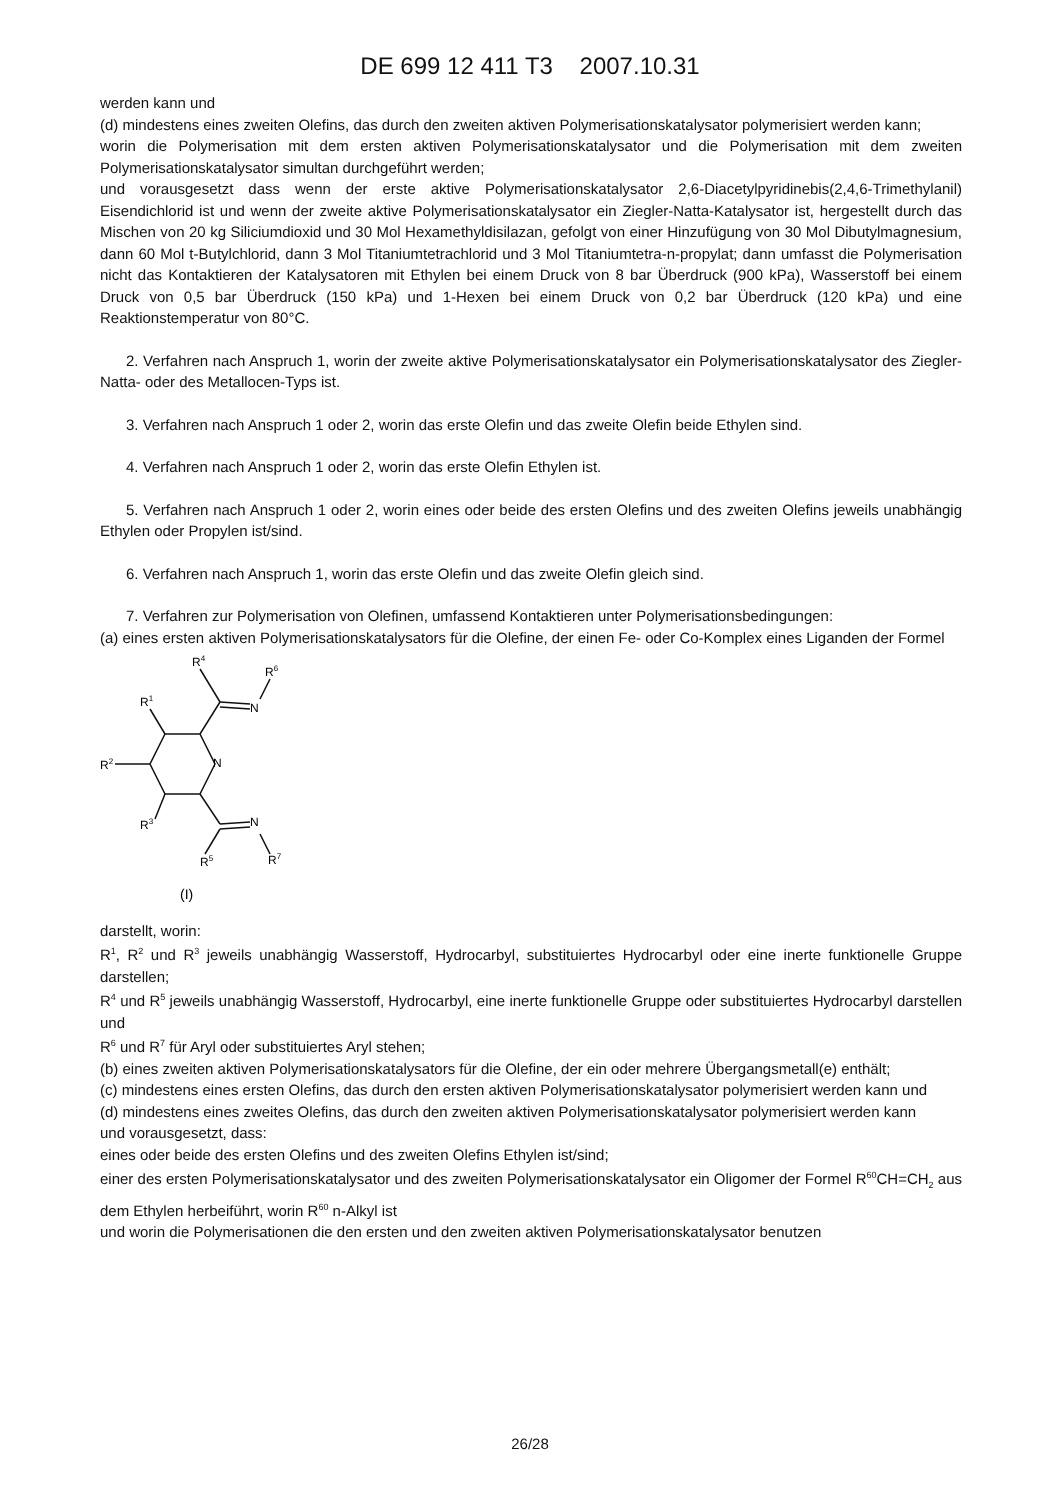DE 699 12 411 T3 2007.10.31
werden kann und
(d) mindestens eines zweiten Olefins, das durch den zweiten aktiven Polymerisationskatalysator polymerisiert werden kann;
worin die Polymerisation mit dem ersten aktiven Polymerisationskatalysator und die Polymerisation mit dem zweiten Polymerisationskatalysator simultan durchgeführt werden;
und vorausgesetzt dass wenn der erste aktive Polymerisationskatalysator 2,6-Diacetylpyridinebis(2,4,6-Trimethylanil) Eisendichlorid ist und wenn der zweite aktive Polymerisationskatalysator ein Ziegler-Natta-Katalysator ist, hergestellt durch das Mischen von 20 kg Siliciumdioxid und 30 Mol Hexamethyldisilazan, gefolgt von einer Hinzufügung von 30 Mol Dibutylmagnesium, dann 60 Mol t-Butylchlorid, dann 3 Mol Titaniumtetrachlorid und 3 Mol Titaniumtetra-n-propylat; dann umfasst die Polymerisation nicht das Kontaktieren der Katalysatoren mit Ethylen bei einem Druck von 8 bar Überdruck (900 kPa), Wasserstoff bei einem Druck von 0,5 bar Überdruck (150 kPa) und 1-Hexen bei einem Druck von 0,2 bar Überdruck (120 kPa) und eine Reaktionstemperatur von 80°C.
2. Verfahren nach Anspruch 1, worin der zweite aktive Polymerisationskatalysator ein Polymerisationskatalysator des Ziegler-Natta- oder des Metallocen-Typs ist.
3. Verfahren nach Anspruch 1 oder 2, worin das erste Olefin und das zweite Olefin beide Ethylen sind.
4. Verfahren nach Anspruch 1 oder 2, worin das erste Olefin Ethylen ist.
5. Verfahren nach Anspruch 1 oder 2, worin eines oder beide des ersten Olefins und des zweiten Olefins jeweils unabhängig Ethylen oder Propylen ist/sind.
6. Verfahren nach Anspruch 1, worin das erste Olefin und das zweite Olefin gleich sind.
7. Verfahren zur Polymerisation von Olefinen, umfassend Kontaktieren unter Polymerisationsbedingungen:
(a) eines ersten aktiven Polymerisationskatalysators für die Olefine, der einen Fe- oder Co-Komplex eines Liganden der Formel
R4
R6
R1
N
N
R2
R3
N
R5
R7
(I)
darstellt, worin:
R<sup>1</sup>, R<sup>2</sup> und R<sup>3</sup> jeweils unabhängig Wasserstoff, Hydrocarbyl, substituiertes Hydrocarbyl oder eine inerte funktionelle Gruppe darstellen;
R<sup>4</sup> und R<sup>5</sup> jeweils unabhängig Wasserstoff, Hydrocarbyl, eine inerte funktionelle Gruppe oder substituiertes Hydrocarbyl darstellen und
R<sup>6</sup> und R<sup>7</sup> für Aryl oder substituiertes Aryl stehen;
(b) eines zweiten aktiven Polymerisationskatalysators für die Olefine, der ein oder mehrere Übergangsmetall(e) enthält;
(c) mindestens eines ersten Olefins, das durch den ersten aktiven Polymerisationskatalysator polymerisiert werden kann und
(d) mindestens eines zweites Olefins, das durch den zweiten aktiven Polymerisationskatalysator polymerisiert werden kann
und vorausgesetzt, dass:
eines oder beide des ersten Olefins und des zweiten Olefins Ethylen ist/sind;
einer des ersten Polymerisationskatalysator und des zweiten Polymerisationskatalysator ein Oligomer der Formel R<sup>60</sup>CH=CH<sub>2</sub> aus dem Ethylen herbeiführt, worin R<sup>60</sup> n-Alkyl ist
und worin die Polymerisationen die den ersten und den zweiten aktiven Polymerisationskatalysator benutzen
26/28